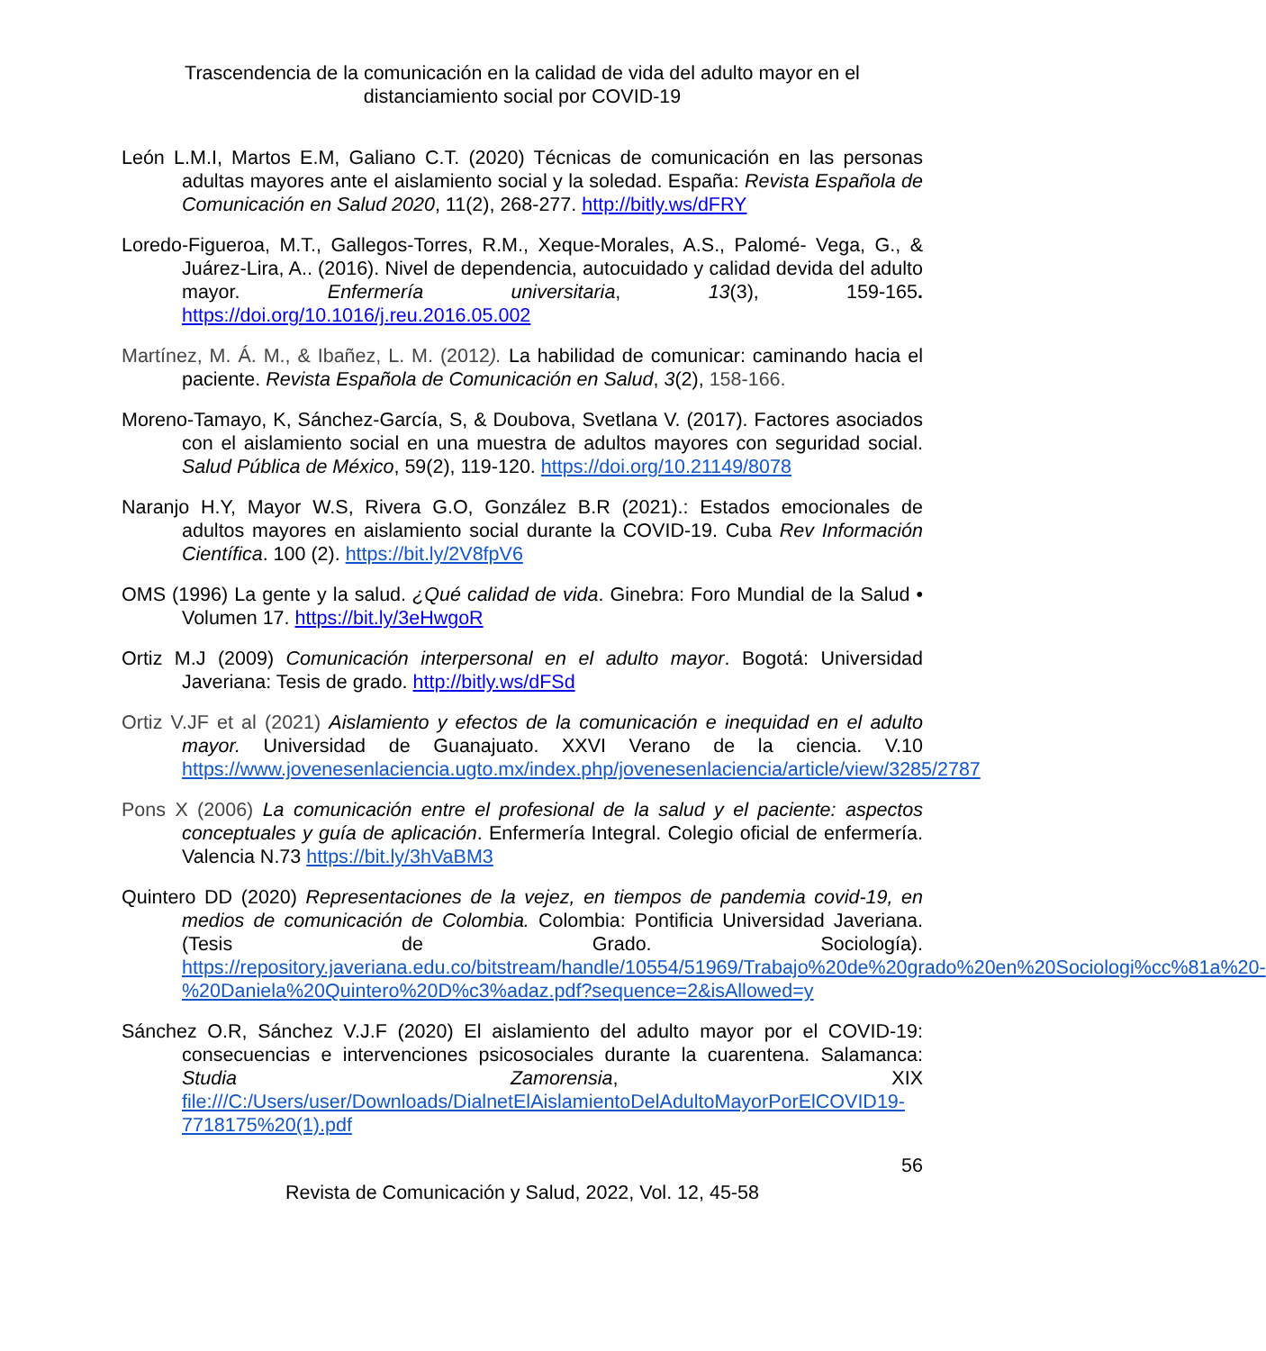Trascendencia de la comunicación en la calidad de vida del adulto mayor en el distanciamiento social por COVID-19
León L.M.I, Martos E.M, Galiano C.T. (2020) Técnicas de comunicación en las personas adultas mayores ante el aislamiento social y la soledad. España: Revista Española de Comunicación en Salud 2020, 11(2), 268-277. http://bitly.ws/dFRY
Loredo-Figueroa, M.T., Gallegos-Torres, R.M., Xeque-Morales, A.S., Palomé- Vega, G., & Juárez-Lira, A.. (2016). Nivel de dependencia, autocuidado y calidad devida del adulto mayor. Enfermería universitaria, 13(3), 159-165. https://doi.org/10.1016/j.reu.2016.05.002
Martínez, M. Á. M., & Ibañez, L. M. (2012). La habilidad de comunicar: caminando hacia el paciente. Revista Española de Comunicación en Salud, 3(2), 158-166.
Moreno-Tamayo, K, Sánchez-García, S, & Doubova, Svetlana V. (2017). Factores asociados con el aislamiento social en una muestra de adultos mayores con seguridad social. Salud Pública de México, 59(2), 119-120. https://doi.org/10.21149/8078
Naranjo H.Y, Mayor W.S, Rivera G.O, González B.R (2021).: Estados emocionales de adultos mayores en aislamiento social durante la COVID-19. Cuba Rev Información Científica. 100 (2). https://bit.ly/2V8fpV6
OMS (1996) La gente y la salud. ¿Qué calidad de vida. Ginebra: Foro Mundial de la Salud • Volumen 17. https://bit.ly/3eHwgoR
Ortiz M.J (2009) Comunicación interpersonal en el adulto mayor. Bogotá: Universidad Javeriana: Tesis de grado. http://bitly.ws/dFSd
Ortiz V.JF et al (2021) Aislamiento y efectos de la comunicación e inequidad en el adulto mayor. Universidad de Guanajuato. XXVI Verano de la ciencia. V.10 https://www.jovenesenlaciencia.ugto.mx/index.php/jovenesenlaciencia/article/view/3285/2787
Pons X (2006) La comunicación entre el profesional de la salud y el paciente: aspectos conceptuales y guía de aplicación. Enfermería Integral. Colegio oficial de enfermería. Valencia N.73 https://bit.ly/3hVaBM3
Quintero DD (2020) Representaciones de la vejez, en tiempos de pandemia covid-19, en medios de comunicación de Colombia. Colombia: Pontificia Universidad Javeriana. (Tesis de Grado. Sociología). https://repository.javeriana.edu.co/bitstream/handle/10554/51969/Trabajo%20de%20grado%20en%20Sociologi%cc%81a%20-%20Daniela%20Quintero%20D%c3%adaz.pdf?sequence=2&isAllowed=y
Sánchez O.R, Sánchez V.J.F (2020) El aislamiento del adulto mayor por el COVID-19: consecuencias e intervenciones psicosociales durante la cuarentena. Salamanca: Studia Zamorensia, XIX file:///C:/Users/user/Downloads/DialnetElAislamientoDelAdultoMayorPorElCOVID19-7718175%20(1).pdf
56
Revista de Comunicación y Salud, 2022, Vol. 12, 45-58